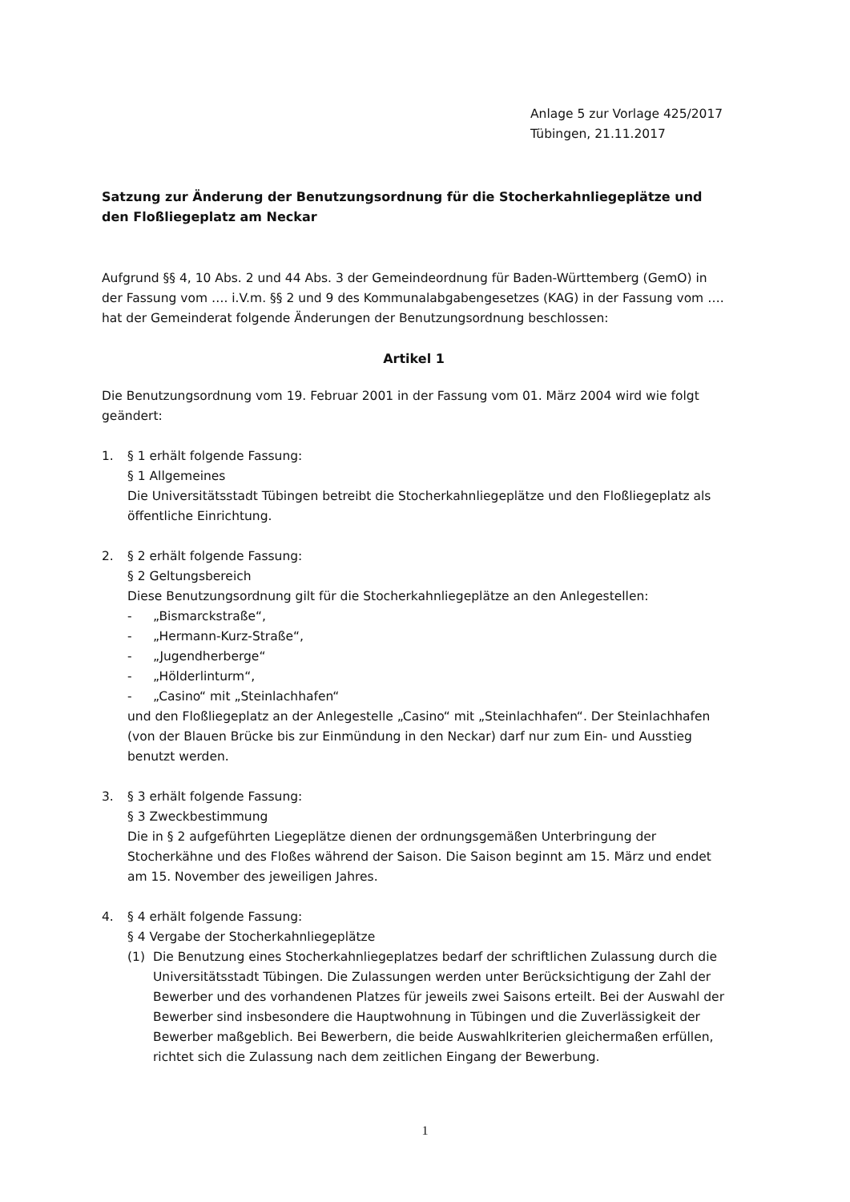Anlage 5 zur Vorlage 425/2017
Tübingen, 21.11.2017
Satzung zur Änderung der Benutzungsordnung für die Stocherkahnliegeplätze und den Floßliegeplatz am Neckar
Aufgrund §§ 4, 10 Abs. 2 und 44 Abs. 3 der Gemeindeordnung für Baden-Württemberg (GemO) in der Fassung vom …. i.V.m. §§ 2 und 9 des Kommunalabgabengesetzes (KAG) in der Fassung vom …. hat der Gemeinderat folgende Änderungen der Benutzungsordnung beschlossen:
Artikel 1
Die Benutzungsordnung vom 19. Februar 2001 in der Fassung vom 01. März 2004 wird wie folgt geändert:
1. § 1 erhält folgende Fassung:
§ 1 Allgemeines
Die Universitätsstadt Tübingen betreibt die Stocherkahnliegeplätze und den Floßliegeplatz als öffentliche Einrichtung.
2. § 2 erhält folgende Fassung:
§ 2 Geltungsbereich
Diese Benutzungsordnung gilt für die Stocherkahnliegeplätze an den Anlegestellen:
- „Bismarckstraße“,
- „Hermann-Kurz-Straße“,
- „Jugendherberge“
- „Hölderlinturm“,
- „Casino“ mit „Steinlachhafen“
und den Floßliegeplatz an der Anlegestelle „Casino“ mit „Steinlachhafen“. Der Steinlachhafen (von der Blauen Brücke bis zur Einmündung in den Neckar) darf nur zum Ein- und Ausstieg benutzt werden.
3. § 3 erhält folgende Fassung:
§ 3 Zweckbestimmung
Die in § 2 aufgeführten Liegeplätze dienen der ordnungsgemäßen Unterbringung der Stocherkähne und des Floßes während der Saison. Die Saison beginnt am 15. März und endet am 15. November des jeweiligen Jahres.
4. § 4 erhält folgende Fassung:
§ 4 Vergabe der Stocherkahnliegeplätze
(1) Die Benutzung eines Stocherkahnliegeplatzes bedarf der schriftlichen Zulassung durch die Universitätsstadt Tübingen. Die Zulassungen werden unter Berücksichtigung der Zahl der Bewerber und des vorhandenen Platzes für jeweils zwei Saisons erteilt. Bei der Auswahl der Bewerber sind insbesondere die Hauptwohnung in Tübingen und die Zuverlässigkeit der Bewerber maßgeblich. Bei Bewerbern, die beide Auswahlkriterien gleichermaßen erfüllen, richtet sich die Zulassung nach dem zeitlichen Eingang der Bewerbung.
1